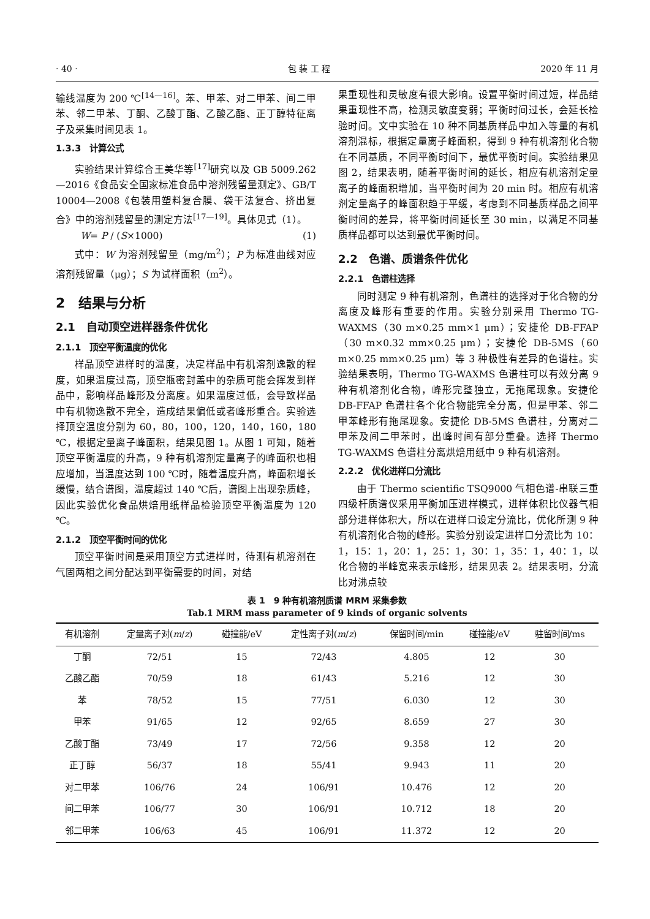· 40 · 包 装 工 程 2020 年 11 月
输线温度为 200 ℃<sup>[14—16]</sup>。苯、甲苯、对二甲苯、间二甲苯、邻二甲苯、丁酮、乙酸丁酯、乙酸乙酯、正丁醇特征离子及采集时间见表 1。
1.3.3　计算公式
实验结果计算综合王美华等<sup>[17]</sup>研究以及 GB 5009.262—2016《食品安全国家标准食品中溶剂残留量测定》、GB/T 10004—2008《包装用塑料复合膜、袋干法复合、挤出复合》中的溶剂残留量的测定方法<sup>[17—19]</sup>。具体见式（1）。
W= P / (S×1000) (1)
式中：W 为溶剂残留量（mg/m<sup>2</sup>）；P 为标准曲线对应溶剂残留量（μg）；S 为试样面积（m<sup>2</sup>）。
2　结果与分析
2.1　自动顶空进样器条件优化
2.1.1　顶空平衡温度的优化
样品顶空进样时的温度，决定样品中有机溶剂逸散的程度，如果温度过高，顶空瓶密封盖中的杂质可能会挥发到样品中，影响样品峰形及分离度。如果温度过低，会导致样品中有机物逸散不完全，造成结果偏低或者峰形重合。实验选择顶空温度分别为 60，80，100，120，140，160，180 ℃，根据定量离子峰面积，结果见图 1。从图 1 可知，随着顶空平衡温度的升高，9 种有机溶剂定量离子的峰面积也相应增加，当温度达到 100 ℃时，随着温度升高，峰面积增长缓慢，结合谱图，温度超过 140 ℃后，谱图上出现杂质峰，因此实验优化食品烘焙用纸样品检验顶空平衡温度为 120 ℃。
2.1.2　顶空平衡时间的优化
顶空平衡时间是采用顶空方式进样时，待测有机溶剂在气固两相之间分配达到平衡需要的时间，对结
果重现性和灵敏度有很大影响。设置平衡时间过短，样品结果重现性不高，检测灵敏度变弱；平衡时间过长，会延长检验时间。文中实验在 10 种不同基质样品中加入等量的有机溶剂混标，根据定量离子峰面积，得到 9 种有机溶剂化合物在不同基质，不同平衡时间下，最优平衡时间。实验结果见图 2，结果表明，随着平衡时间的延长，相应有机溶剂定量离子的峰面积增加，当平衡时间为 20 min 时。相应有机溶剂定量离子的峰面积趋于平缓，考虑到不同基质样品之间平衡时间的差异，将平衡时间延长至 30 min，以满足不同基质样品都可以达到最优平衡时间。
2.2　色谱、质谱条件优化
2.2.1　色谱柱选择
同时测定 9 种有机溶剂，色谱柱的选择对于化合物的分离度及峰形有重要的作用。实验分别采用 Thermo TG-WAXMS（30 m×0.25 mm×1 μm）；安捷伦 DB-FFAP（30 m×0.32 mm×0.25 μm）；安捷伦 DB-5MS（60 m×0.25 mm×0.25 μm）等 3 种极性有差异的色谱柱。实验结果表明，Thermo TG-WAXMS 色谱柱可以有效分离 9 种有机溶剂化合物，峰形完整独立，无拖尾现象。安捷伦 DB-FFAP 色谱柱各个化合物能完全分离，但是甲苯、邻二甲苯峰形有拖尾现象。安捷伦 DB-5MS 色谱柱，分离对二甲苯及间二甲苯时，出峰时间有部分重叠。选择 Thermo TG-WAXMS 色谱柱分离烘焙用纸中 9 种有机溶剂。
2.2.2　优化进样口分流比
由于 Thermo scientific TSQ9000 气相色谱-串联三重四级杆质谱仪采用平衡加压进样模式，进样体积比仪器气相部分进样体积大，所以在进样口设定分流比，优化所测 9 种有机溶剂化合物的峰形。实验分别设定进样口分流比为 10：1，15：1，20：1，25：1，30：1，35：1，40：1，以化合物的半峰宽来表示峰形，结果见表 2。结果表明，分流比对沸点较
表 1　9 种有机溶剂质谱 MRM 采集参数
Tab.1 MRM mass parameter of 9 kinds of organic solvents
| 有机溶剂 | 定量离子对( m / z ) | 碰撞能/eV | 定性离子对( m / z ) | 保留时间/min | 碰撞能/eV | 驻留时间/ms |
| --- | --- | --- | --- | --- | --- | --- |
| 丁酮 | 72/51 | 15 | 72/43 | 4.805 | 12 | 30 |
| 乙酸乙酯 | 70/59 | 18 | 61/43 | 5.216 | 12 | 30 |
| 苯 | 78/52 | 15 | 77/51 | 6.030 | 12 | 30 |
| 甲苯 | 91/65 | 12 | 92/65 | 8.659 | 27 | 30 |
| 乙酸丁酯 | 73/49 | 17 | 72/56 | 9.358 | 12 | 20 |
| 正丁醇 | 56/37 | 18 | 55/41 | 9.943 | 11 | 20 |
| 对二甲苯 | 106/76 | 24 | 106/91 | 10.476 | 12 | 20 |
| 间二甲苯 | 106/77 | 30 | 106/91 | 10.712 | 18 | 20 |
| 邻二甲苯 | 106/63 | 45 | 106/91 | 11.372 | 12 | 20 |